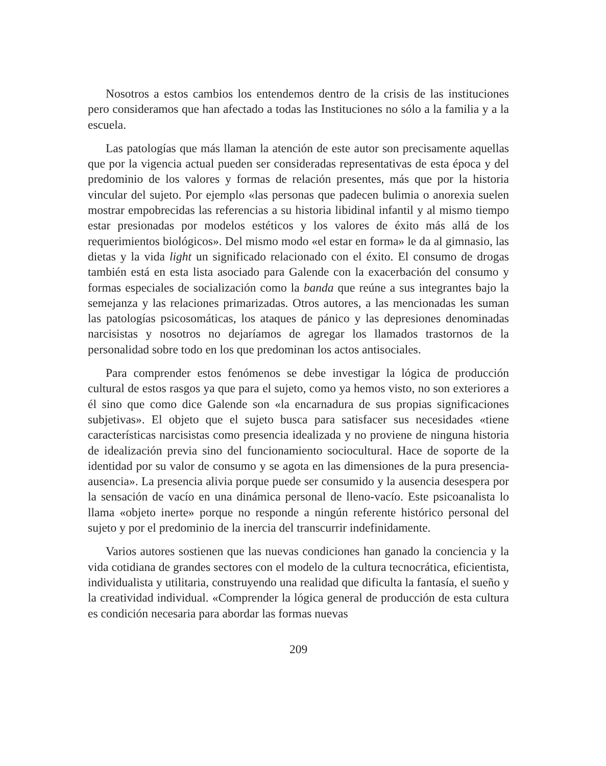Nosotros a estos cambios los entendemos dentro de la crisis de las instituciones pero consideramos que han afectado a todas las Instituciones no sólo a la familia y a la escuela.
Las patologías que más llaman la atención de este autor son precisamente aquellas que por la vigencia actual pueden ser consideradas representativas de esta época y del predominio de los valores y formas de relación presentes, más que por la historia vincular del sujeto. Por ejemplo «las personas que padecen bulimia o anorexia suelen mostrar empobrecidas las referencias a su historia libidinal infantil y al mismo tiempo estar presionadas por modelos estéticos y los valores de éxito más allá de los requerimientos biológicos». Del mismo modo «el estar en forma» le da al gimnasio, las dietas y la vida light un significado relacionado con el éxito. El consumo de drogas también está en esta lista asociado para Galende con la exacerbación del consumo y formas especiales de socialización como la banda que reúne a sus integrantes bajo la semejanza y las relaciones primarizadas. Otros autores, a las mencionadas les suman las patologías psicosomáticas, los ataques de pánico y las depresiones denominadas narcisistas y nosotros no dejaríamos de agregar los llamados trastornos de la personalidad sobre todo en los que predominan los actos antisociales.
Para comprender estos fenómenos se debe investigar la lógica de producción cultural de estos rasgos ya que para el sujeto, como ya hemos visto, no son exteriores a él sino que como dice Galende son «la encarnadura de sus propias significaciones subjetivas». El objeto que el sujeto busca para satisfacer sus necesidades «tiene características narcisistas como presencia idealizada y no proviene de ninguna historia de idealización previa sino del funcionamiento sociocultural. Hace de soporte de la identidad por su valor de consumo y se agota en las dimensiones de la pura presencia-ausencia». La presencia alivia porque puede ser consumido y la ausencia desespera por la sensación de vacío en una dinámica personal de lleno-vacío. Este psicoanalista lo llama «objeto inerte» porque no responde a ningún referente histórico personal del sujeto y por el predominio de la inercia del transcurrir indefinidamente.
Varios autores sostienen que las nuevas condiciones han ganado la conciencia y la vida cotidiana de grandes sectores con el modelo de la cultura tecnocrática, eficientista, individualista y utilitaria, construyendo una realidad que dificulta la fantasía, el sueño y la creatividad individual. «Comprender la lógica general de producción de esta cultura es condición necesaria para abordar las formas nuevas
209